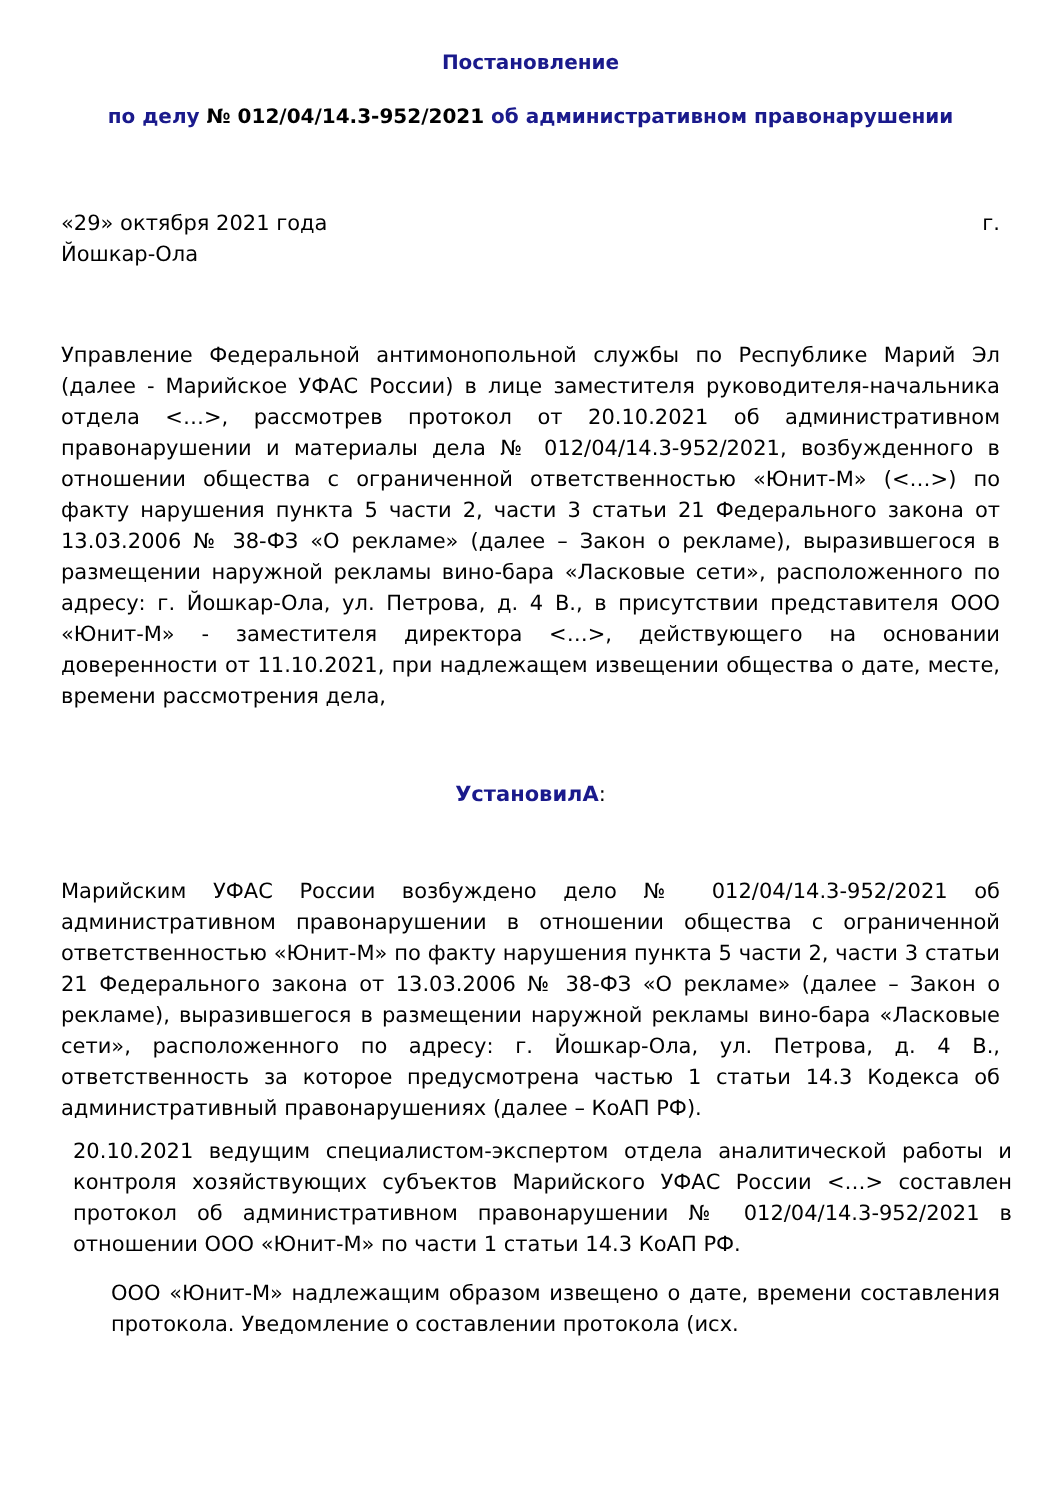Постановление
по делу № 012/04/14.3-952/2021 об административном правонарушении
«29» октября 2021 года г.
Йошкар-Ола
Управление Федеральной антимонопольной службы по Республике Марий Эл (далее - Марийское УФАС России) в лице заместителя руководителя-начальника отдела <…>, рассмотрев протокол от 20.10.2021 об административном правонарушении и материалы дела № 012/04/14.3-952/2021, возбужденного в отношении общества с ограниченной ответственностью «Юнит-М» (<…>) по факту нарушения пункта 5 части 2, части 3 статьи 21 Федерального закона от 13.03.2006 № 38-ФЗ «О рекламе» (далее – Закон о рекламе), выразившегося в размещении наружной рекламы вино-бара «Ласковые сети», расположенного по адресу: г. Йошкар-Ола, ул. Петрова, д. 4 В., в присутствии представителя ООО «Юнит-М» - заместителя директора <…>, действующего на основании доверенности от 11.10.2021, при надлежащем извещении общества о дате, месте, времени рассмотрения дела,
УстановилА:
Марийским УФАС России возбуждено дело № 012/04/14.3-952/2021 об административном правонарушении в отношении общества с ограниченной ответственностью «Юнит-М» по факту нарушения пункта 5 части 2, части 3 статьи 21 Федерального закона от 13.03.2006 № 38-ФЗ «О рекламе» (далее – Закон о рекламе), выразившегося в размещении наружной рекламы вино-бара «Ласковые сети», расположенного по адресу: г. Йошкар-Ола, ул. Петрова, д. 4 В., ответственность за которое предусмотрена частью 1 статьи 14.3 Кодекса об административный правонарушениях (далее – КоАП РФ).
20.10.2021 ведущим специалистом-экспертом отдела аналитической работы и контроля хозяйствующих субъектов Марийского УФАС России <…> составлен протокол об административном правонарушении № 012/04/14.3-952/2021 в отношении ООО «Юнит-М» по части 1 статьи 14.3 КоАП РФ.
ООО «Юнит-М» надлежащим образом извещено о дате, времени составления протокола. Уведомление о составлении протокола (исх.